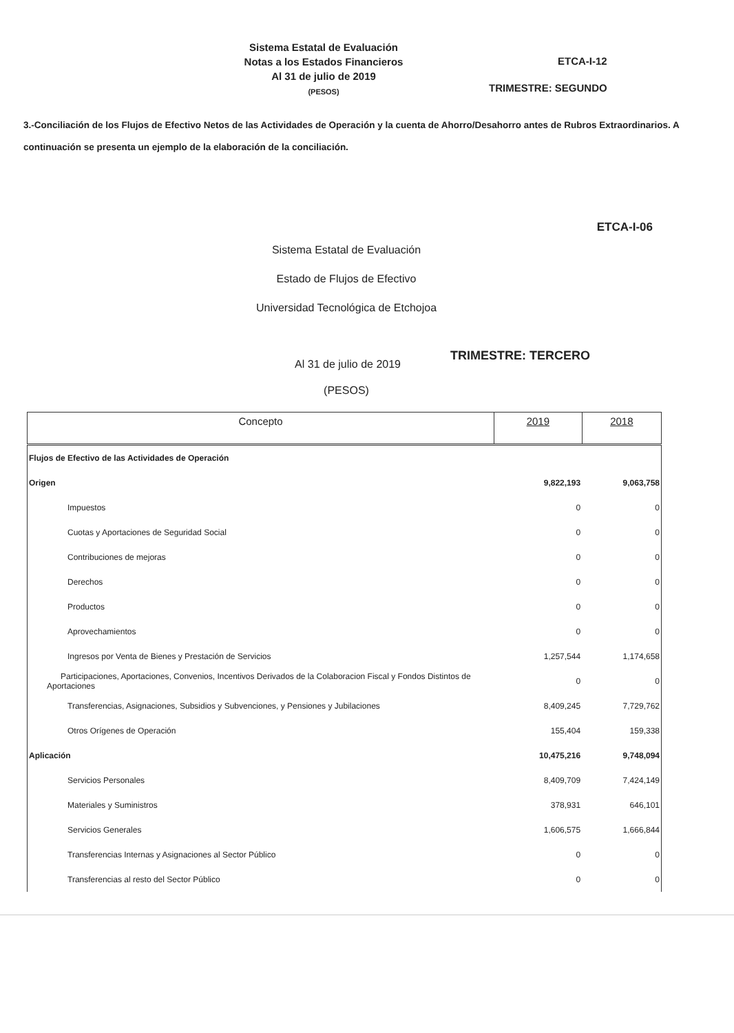Sistema Estatal de Evaluación
Notas a los Estados Financieros
Al 31 de julio de 2019
(PESOS)
ETCA-I-12
TRIMESTRE: SEGUNDO
3.-Conciliación de los Flujos de Efectivo Netos de las Actividades de Operación y la cuenta de Ahorro/Desahorro antes de Rubros Extraordinarios. A continuación se presenta un ejemplo de la elaboración de la conciliación.
ETCA-I-06
Sistema Estatal de Evaluación
Estado de Flujos de Efectivo
Universidad Tecnológica de Etchojoa
Al 31 de julio de 2019
TRIMESTRE: TERCERO
(PESOS)
| Concepto | 2019 | 2018 |
| --- | --- | --- |
| Flujos de Efectivo de las Actividades de Operación | | |
| Origen | 9,822,193 | 9,063,758 |
| Impuestos | 0 | 0 |
| Cuotas y Aportaciones de Seguridad Social | 0 | 0 |
| Contribuciones de mejoras | 0 | 0 |
| Derechos | 0 | 0 |
| Productos | 0 | 0 |
| Aprovechamientos | 0 | 0 |
| Ingresos por Venta de Bienes y Prestación de Servicios | 1,257,544 | 1,174,658 |
| Participaciones, Aportaciones, Convenios, Incentivos Derivados de la Colaboracion Fiscal y Fondos Distintos de Aportaciones | 0 | 0 |
| Transferencias, Asignaciones, Subsidios y Subvenciones, y Pensiones y Jubilaciones | 8,409,245 | 7,729,762 |
| Otros Orígenes de Operación | 155,404 | 159,338 |
| Aplicación | 10,475,216 | 9,748,094 |
| Servicios Personales | 8,409,709 | 7,424,149 |
| Materiales y Suministros | 378,931 | 646,101 |
| Servicios Generales | 1,606,575 | 1,666,844 |
| Transferencias Internas y Asignaciones al Sector Público | 0 | 0 |
| Transferencias al resto del Sector Público | 0 | 0 |